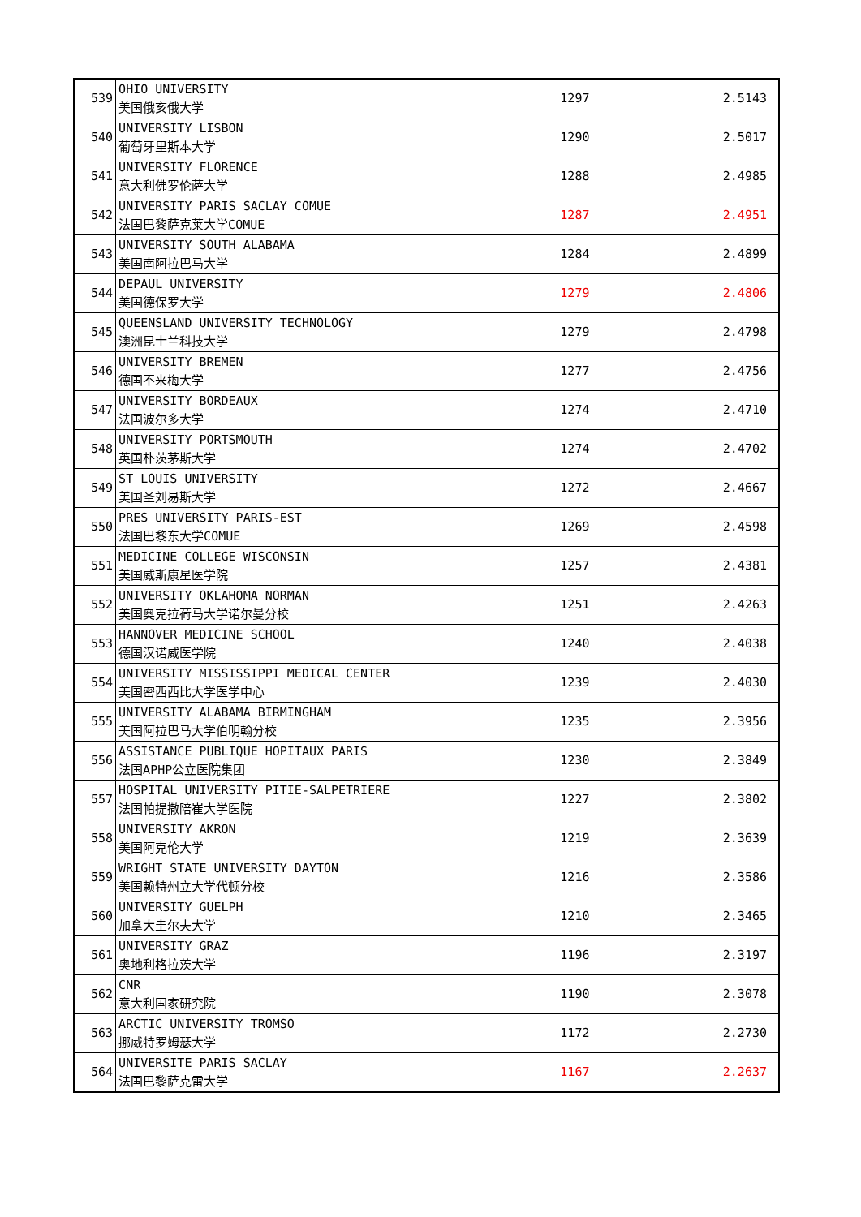| 539 | OHIO UNIVERSITY 美国俄亥俄大学 | 1297 | 2.5143 |
| 540 | UNIVERSITY LISBON 葡萄牙里斯本大学 | 1290 | 2.5017 |
| 541 | UNIVERSITY FLORENCE 意大利佛罗伦萨大学 | 1288 | 2.4985 |
| 542 | UNIVERSITY PARIS SACLAY COMUE 法国巴黎萨克莱大学COMUE | 1287 | 2.4951 |
| 543 | UNIVERSITY SOUTH ALABAMA 美国南阿拉巴马大学 | 1284 | 2.4899 |
| 544 | DEPAUL UNIVERSITY 美国德保罗大学 | 1279 | 2.4806 |
| 545 | QUEENSLAND UNIVERSITY TECHNOLOGY 澳洲昆士兰科技大学 | 1279 | 2.4798 |
| 546 | UNIVERSITY BREMEN 德国不来梅大学 | 1277 | 2.4756 |
| 547 | UNIVERSITY BORDEAUX 法国波尔多大学 | 1274 | 2.4710 |
| 548 | UNIVERSITY PORTSMOUTH 英国朴茨茅斯大学 | 1274 | 2.4702 |
| 549 | ST LOUIS UNIVERSITY 美国圣刘易斯大学 | 1272 | 2.4667 |
| 550 | PRES UNIVERSITY PARIS-EST 法国巴黎东大学COMUE | 1269 | 2.4598 |
| 551 | MEDICINE COLLEGE WISCONSIN 美国威斯康星医学院 | 1257 | 2.4381 |
| 552 | UNIVERSITY OKLAHOMA NORMAN 美国奥克拉荷马大学诺尔曼分校 | 1251 | 2.4263 |
| 553 | HANNOVER MEDICINE SCHOOL 德国汉诺威医学院 | 1240 | 2.4038 |
| 554 | UNIVERSITY MISSISSIPPI MEDICAL CENTER 美国密西西比大学医学中心 | 1239 | 2.4030 |
| 555 | UNIVERSITY ALABAMA BIRMINGHAM 美国阿拉巴马大学伯明翰分校 | 1235 | 2.3956 |
| 556 | ASSISTANCE PUBLIQUE HOPITAUX PARIS 法国APHP公立医院集团 | 1230 | 2.3849 |
| 557 | HOSPITAL UNIVERSITY PITIE-SALPETRIERE 法国帕提撒陪崔大学医院 | 1227 | 2.3802 |
| 558 | UNIVERSITY AKRON 美国阿克伦大学 | 1219 | 2.3639 |
| 559 | WRIGHT STATE UNIVERSITY DAYTON 美国赖特州立大学代顿分校 | 1216 | 2.3586 |
| 560 | UNIVERSITY GUELPH 加拿大圭尔夫大学 | 1210 | 2.3465 |
| 561 | UNIVERSITY GRAZ 奥地利格拉茨大学 | 1196 | 2.3197 |
| 562 | CNR 意大利国家研究院 | 1190 | 2.3078 |
| 563 | ARCTIC UNIVERSITY TROMSO 挪威特罗姆瑟大学 | 1172 | 2.2730 |
| 564 | UNIVERSITE PARIS SACLAY 法国巴黎萨克雷大学 | 1167 | 2.2637 |